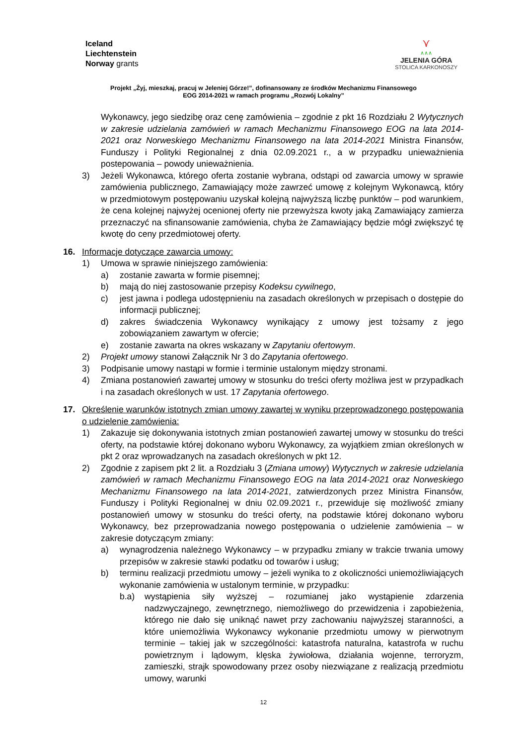Iceland
Liechtenstein
Norway grants
⋎
∧∧∧
JELENIA GÓRA
STOLICA KARKONOSZY
Projekt „Żyj, mieszkaj, pracuj w Jeleniej Górze!”, dofinansowany ze środków Mechanizmu Finansowego
EOG 2014-2021 w ramach programu „Rozwój Lokalny”
Wykonawcy, jego siedzibę oraz cenę zamówienia – zgodnie z pkt 16 Rozdziału 2 Wytycznych w zakresie udzielania zamówień w ramach Mechanizmu Finansowego EOG na lata 2014-2021 oraz Norweskiego Mechanizmu Finansowego na lata 2014-2021 Ministra Finansów, Funduszy i Polityki Regionalnej z dnia 02.09.2021 r., a w przypadku unieważnienia postepowania – powody unieważnienia.
3) Jeżeli Wykonawca, którego oferta zostanie wybrana, odstąpi od zawarcia umowy w sprawie zamówienia publicznego, Zamawiający może zawrzeć umowę z kolejnym Wykonawcą, który w przedmiotowym postępowaniu uzyskał kolejną najwyższą liczbę punktów – pod warunkiem, że cena kolejnej najwyżej ocenionej oferty nie przewyższa kwoty jaką Zamawiający zamierza przeznaczyć na sfinansowanie zamówienia, chyba że Zamawiający będzie mógł zwiększyć tę kwotę do ceny przedmiotowej oferty.
16. Informacje dotyczące zawarcia umowy:
1) Umowa w sprawie niniejszego zamówienia:
a) zostanie zawarta w formie pisemnej;
b) mają do niej zastosowanie przepisy Kodeksu cywilnego,
c) jest jawna i podlega udostępnieniu na zasadach określonych w przepisach o dostępie do informacji publicznej;
d) zakres świadczenia Wykonawcy wynikający z umowy jest tożsamy z jego zobowiązaniem zawartym w ofercie;
e) zostanie zawarta na okres wskazany w Zapytaniu ofertowym.
2) Projekt umowy stanowi Załącznik Nr 3 do Zapytania ofertowego.
3) Podpisanie umowy nastąpi w formie i terminie ustalonym między stronami.
4) Zmiana postanowień zawartej umowy w stosunku do treści oferty możliwa jest w przypadkach i na zasadach określonych w ust. 17 Zapytania ofertowego.
17. Określenie warunków istotnych zmian umowy zawartej w wyniku przeprowadzonego postępowania o udzielenie zamówienia:
1) Zakazuje się dokonywania istotnych zmian postanowień zawartej umowy w stosunku do treści oferty, na podstawie której dokonano wyboru Wykonawcy, za wyjątkiem zmian określonych w pkt 2 oraz wprowadzanych na zasadach określonych w pkt 12.
2) Zgodnie z zapisem pkt 2 lit. a Rozdziału 3 (Zmiana umowy) Wytycznych w zakresie udzielania zamówień w ramach Mechanizmu Finansowego EOG na lata 2014-2021 oraz Norweskiego Mechanizmu Finansowego na lata 2014-2021, zatwierdzonych przez Ministra Finansów, Funduszy i Polityki Regionalnej w dniu 02.09.2021 r., przewiduje się możliwość zmiany postanowień umowy w stosunku do treści oferty, na podstawie której dokonano wyboru Wykonawcy, bez przeprowadzania nowego postępowania o udzielenie zamówienia – w zakresie dotyczącym zmiany:
a) wynagrodzenia należnego Wykonawcy – w przypadku zmiany w trakcie trwania umowy przepisów w zakresie stawki podatku od towarów i usług;
b) terminu realizacji przedmiotu umowy – jeżeli wynika to z okoliczności uniemożliwiających wykonanie zamówienia w ustalonym terminie, w przypadku:
b.a) wystąpienia siły wyższej – rozumianej jako wystąpienie zdarzenia nadzwyczajnego, zewnętrznego, niemożliwego do przewidzenia i zapobieżenia, którego nie dało się uniknąć nawet przy zachowaniu najwyższej staranności, a które uniemożliwia Wykonawcy wykonanie przedmiotu umowy w pierwotnym terminie – takiej jak w szczególności: katastrofa naturalna, katastrofa w ruchu powietrznym i lądowym, klęska żywiołowa, działania wojenne, terroryzm, zamieszki, strajk spowodowany przez osoby niezwiązane z realizacją przedmiotu umowy, warunki
12